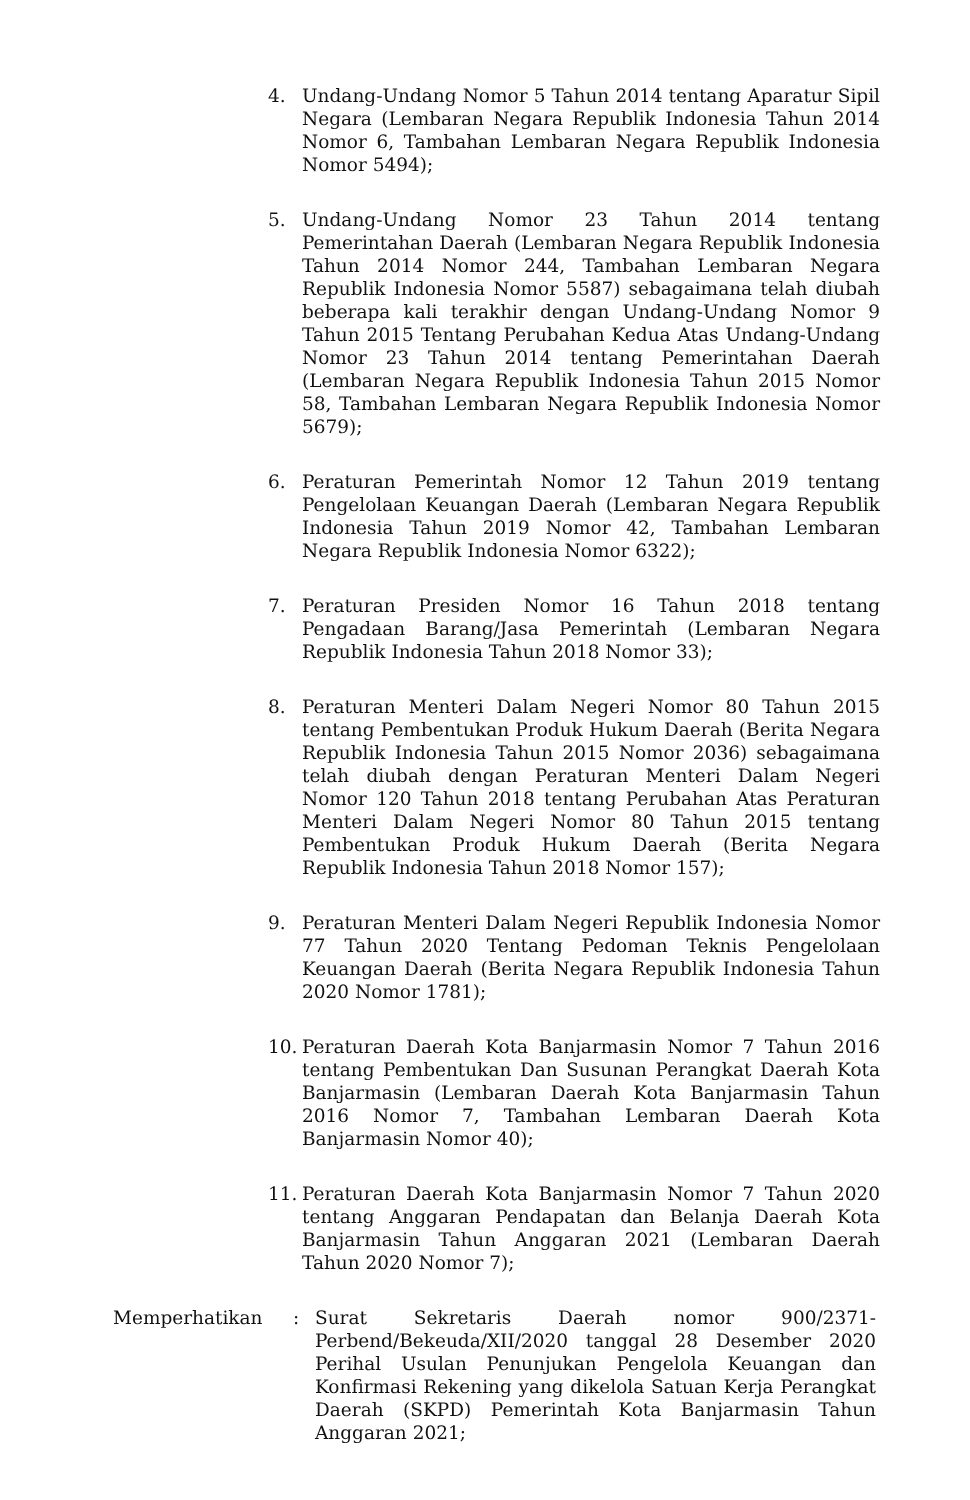4. Undang-Undang Nomor 5 Tahun 2014 tentang Aparatur Sipil Negara (Lembaran Negara Republik Indonesia Tahun 2014 Nomor 6, Tambahan Lembaran Negara Republik Indonesia Nomor 5494);
5. Undang-Undang Nomor 23 Tahun 2014 tentang Pemerintahan Daerah (Lembaran Negara Republik Indonesia Tahun 2014 Nomor 244, Tambahan Lembaran Negara Republik Indonesia Nomor 5587) sebagaimana telah diubah beberapa kali terakhir dengan Undang-Undang Nomor 9 Tahun 2015 Tentang Perubahan Kedua Atas Undang-Undang Nomor 23 Tahun 2014 tentang Pemerintahan Daerah (Lembaran Negara Republik Indonesia Tahun 2015 Nomor 58, Tambahan Lembaran Negara Republik Indonesia Nomor 5679);
6. Peraturan Pemerintah Nomor 12 Tahun 2019 tentang Pengelolaan Keuangan Daerah (Lembaran Negara Republik Indonesia Tahun 2019 Nomor 42, Tambahan Lembaran Negara Republik Indonesia Nomor 6322);
7. Peraturan Presiden Nomor 16 Tahun 2018 tentang Pengadaan Barang/Jasa Pemerintah (Lembaran Negara Republik Indonesia Tahun 2018 Nomor 33);
8. Peraturan Menteri Dalam Negeri Nomor 80 Tahun 2015 tentang Pembentukan Produk Hukum Daerah (Berita Negara Republik Indonesia Tahun 2015 Nomor 2036) sebagaimana telah diubah dengan Peraturan Menteri Dalam Negeri Nomor 120 Tahun 2018 tentang Perubahan Atas Peraturan Menteri Dalam Negeri Nomor 80 Tahun 2015 tentang Pembentukan Produk Hukum Daerah (Berita Negara Republik Indonesia Tahun 2018 Nomor 157);
9. Peraturan Menteri Dalam Negeri Republik Indonesia Nomor 77 Tahun 2020 Tentang Pedoman Teknis Pengelolaan Keuangan Daerah (Berita Negara Republik Indonesia Tahun 2020 Nomor 1781);
10. Peraturan Daerah Kota Banjarmasin Nomor 7 Tahun 2016 tentang Pembentukan Dan Susunan Perangkat Daerah Kota Banjarmasin (Lembaran Daerah Kota Banjarmasin Tahun 2016 Nomor 7, Tambahan Lembaran Daerah Kota Banjarmasin Nomor 40);
11. Peraturan Daerah Kota Banjarmasin Nomor 7 Tahun 2020 tentang Anggaran Pendapatan dan Belanja Daerah Kota Banjarmasin Tahun Anggaran 2021 (Lembaran Daerah Tahun 2020 Nomor 7);
Memperhatikan : Surat Sekretaris Daerah nomor 900/2371-Perbend/Bekeuda/XII/2020 tanggal 28 Desember 2020 Perihal Usulan Penunjukan Pengelola Keuangan dan Konfirmasi Rekening yang dikelola Satuan Kerja Perangkat Daerah (SKPD) Pemerintah Kota Banjarmasin Tahun Anggaran 2021;